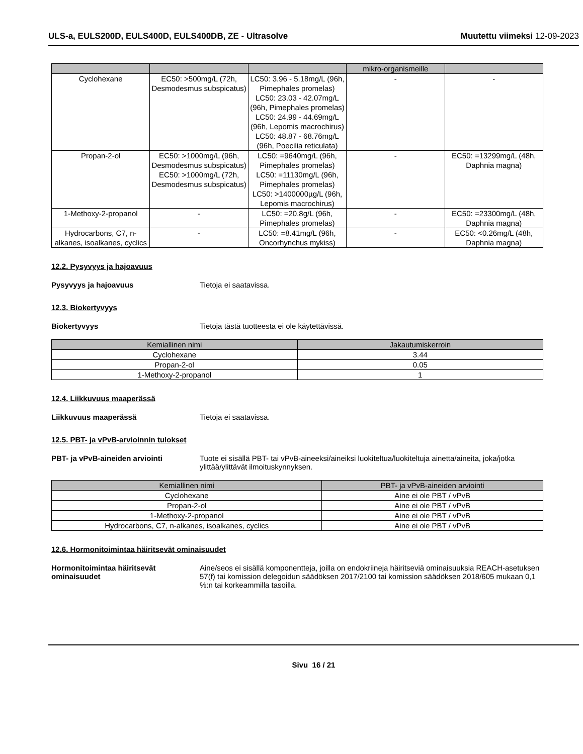ULS-a, EULS200D, EULS400D, EULS400DB, ZE - Ultrasolve
Muutettu viimeksi 12-09-2023
| | | | mikro-organismeille | |
| --- | --- | --- | --- | --- |
| Cyclohexane | EC50: >500mg/L (72h, Desmodesmus subspicatus) | LC50: 3.96 - 5.18mg/L (96h, Pimephales promelas) LC50: 23.03 - 42.07mg/L (96h, Pimephales promelas) LC50: 24.99 - 44.69mg/L (96h, Lepomis macrochirus) LC50: 48.87 - 68.76mg/L (96h, Poecilia reticulata) | - | - |
| Propan-2-ol | EC50: >1000mg/L (96h, Desmodesmus subspicatus) EC50: >1000mg/L (72h, Desmodesmus subspicatus) | LC50: =9640mg/L (96h, Pimephales promelas) LC50: =11130mg/L (96h, Pimephales promelas) LC50: >1400000µg/L (96h, Lepomis macrochirus) | - | EC50: =13299mg/L (48h, Daphnia magna) |
| 1-Methoxy-2-propanol | - | LC50: =20.8g/L (96h, Pimephales promelas) | - | EC50: =23300mg/L (48h, Daphnia magna) |
| Hydrocarbons, C7, n-alkanes, isoalkanes, cyclics | - | LC50: =8.41mg/L (96h, Oncorhynchus mykiss) | - | EC50: <0.26mg/L (48h, Daphnia magna) |
12.2. Pysyvyys ja hajoavuus
Pysyvyys ja hajoavuus Tietoja ei saatavissa.
12.3. Biokertyvyys
Biokertyvyys Tietoja tästä tuotteesta ei ole käytettävissä.
| Kemiallinen nimi | Jakautumiskerroin |
| --- | --- |
| Cyclohexane | 3.44 |
| Propan-2-ol | 0.05 |
| 1-Methoxy-2-propanol | 1 |
12.4. Liikkuvuus maaperässä
Liikkuvuus maaperässä Tietoja ei saatavissa.
12.5. PBT- ja vPvB-arvioinnin tulokset
PBT- ja vPvB-aineiden arviointi Tuote ei sisällä PBT- tai vPvB-aineeksi/aineiksi luokiteltua/luokiteltuja ainetta/aineita, joka/jotka ylittää/ylittävät ilmoituskynnyksen.
| Kemiallinen nimi | PBT- ja vPvB-aineiden arviointi |
| --- | --- |
| Cyclohexane | Aine ei ole PBT / vPvB |
| Propan-2-ol | Aine ei ole PBT / vPvB |
| 1-Methoxy-2-propanol | Aine ei ole PBT / vPvB |
| Hydrocarbons, C7, n-alkanes, isoalkanes, cyclics | Aine ei ole PBT / vPvB |
12.6. Hormonitoimintaa häiritsevät ominaisuudet
Hormonitoimintaa häiritsevät ominaisuudet
Aine/seos ei sisällä komponentteja, joilla on endokriineja häiritseviä ominaisuuksia REACH-asetuksen 57(f) tai komission delegoidun säädöksen 2017/2100 tai komission säädöksen 2018/605 mukaan 0,1 %:n tai korkeammilla tasoilla.
Sivu 16 / 21